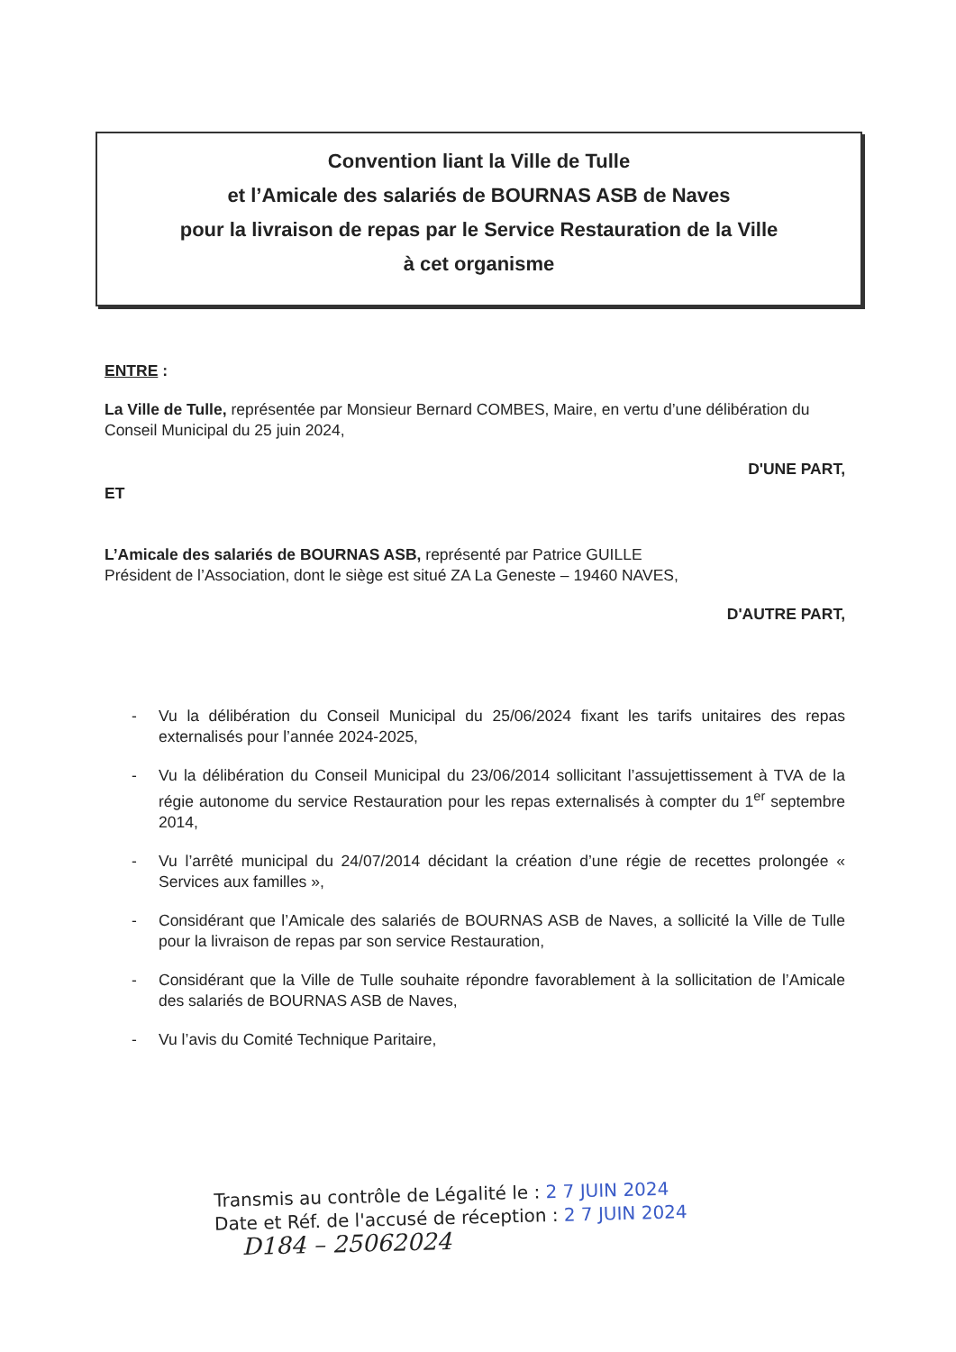Convention liant la Ville de Tulle
et l’Amicale des salariés de BOURNAS ASB de Naves
pour la livraison de repas par le Service Restauration de la Ville
à cet organisme
ENTRE :
La Ville de Tulle, représentée par Monsieur Bernard COMBES, Maire, en vertu d’une délibération du Conseil Municipal du 25 juin 2024,
D'UNE PART,
ET
L’Amicale des salariés de BOURNAS ASB, représenté par Patrice GUILLE
Président de l’Association, dont le siège est situé ZA La Geneste – 19460 NAVES,
D'AUTRE PART,
- Vu la délibération du Conseil Municipal du 25/06/2024 fixant les tarifs unitaires des repas externalisés pour l’année 2024-2025,
- Vu la délibération du Conseil Municipal du 23/06/2014 sollicitant l’assujettissement à TVA de la régie autonome du service Restauration pour les repas externalisés à compter du 1<sup>er</sup> septembre 2014,
- Vu l’arrêté municipal du 24/07/2014 décidant la création d’une régie de recettes prolongée « Services aux familles »,
- Considérant que l’Amicale des salariés de BOURNAS ASB de Naves, a sollicité la Ville de Tulle pour la livraison de repas par son service Restauration,
- Considérant que la Ville de Tulle souhaite répondre favorablement à la sollicitation de l’Amicale des salariés de BOURNAS ASB de Naves,
- Vu l’avis du Comité Technique Paritaire,
Transmis au contrôle de Légalité le : 2 7 JUIN 2024
Date et Réf. de l'accusé de réception : 2 7 JUIN 2024
D184 – 25062024